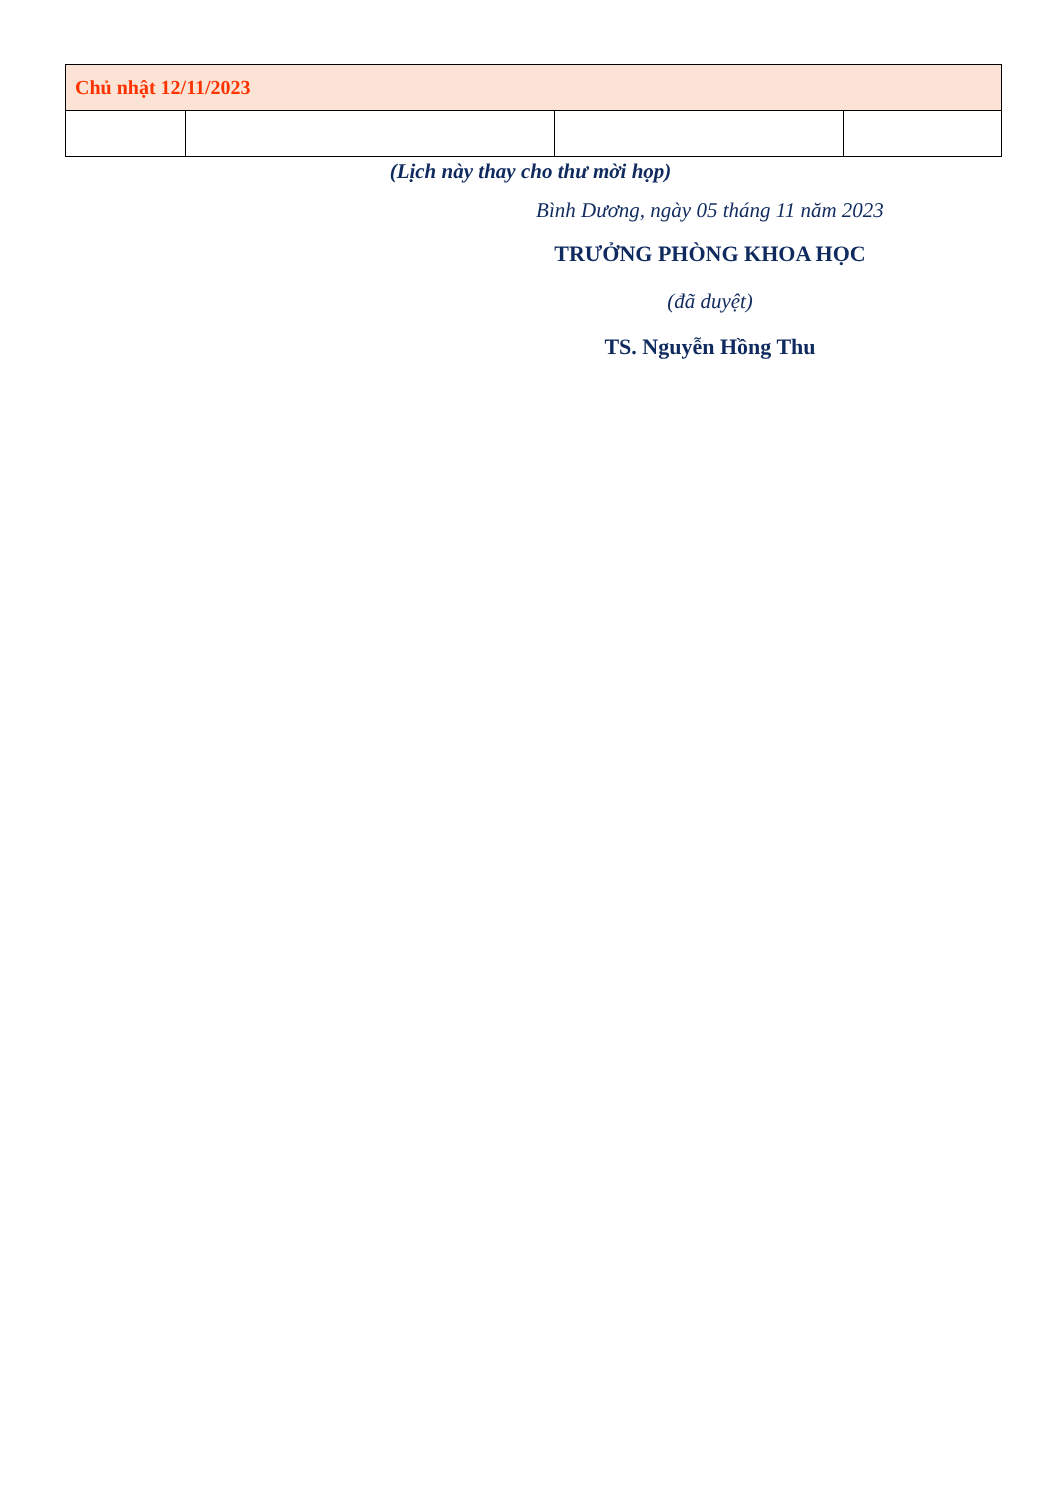| Chủ nhật 12/11/2023 | | | |
(Lịch này thay cho thư mời họp)
Bình Dương, ngày 05 tháng 11 năm 2023
TRƯỞNG PHÒNG KHOA HỌC
(đã duyệt)
TS. Nguyễn Hồng Thu